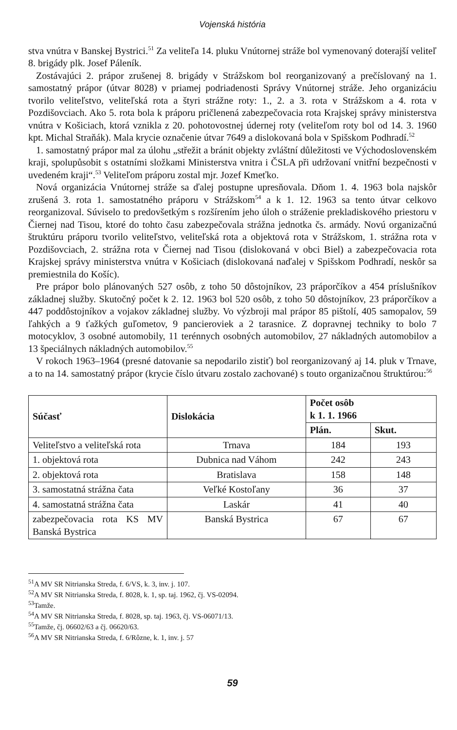Vojenská história
stva vnútra v Banskej Bystrici.<sup>51</sup> Za veliteľa 14. pluku Vnútornej stráže bol vymenovaný doterajší veliteľ 8. brigády plk. Josef Páleník.
Zostávajúci 2. prápor zrušenej 8. brigády v Strážskom bol reorganizovaný a prečíslovaný na 1. samostatný prápor (útvar 8028) v priamej podriadenosti Správy Vnútornej stráže. Jeho organizáciu tvorilo veliteľstvo, veliteľská rota a štyri strážne roty: 1., 2. a 3. rota v Strážskom a 4. rota v Pozdišovciach. Ako 5. rota bola k práporu pričlenená zabezpečovacia rota Krajskej správy ministerstva vnútra v Košiciach, ktorá vznikla z 20. pohotovostnej údernej roty (veliteľom roty bol od 14. 3. 1960 kpt. Michal Straňák). Mala krycie označenie útvar 7649 a dislokovaná bola v Spišskom Podhradí.<sup>52</sup>
1. samostatný prápor mal za úlohu „střežit a bránit objekty zvláštní důležitosti ve Východoslovenském kraji, spolupůsobit s ostatními složkami Ministerstva vnitra i ČSLA při udržovaní vnitřní bezpečnosti v uvedeném kraji“.<sup>53</sup> Veliteľom práporu zostal mjr. Jozef Kmeťko.
Nová organizácia Vnútornej stráže sa ďalej postupne upresňovala. Dňom 1. 4. 1963 bola najskôr zrušená 3. rota 1. samostatného práporu v Strážskom<sup>54</sup> a k 1. 12. 1963 sa tento útvar celkovo reorganizoval. Súviselo to predovšetkým s rozšírením jeho úloh o stráženie prekladiskového priestoru v Čiernej nad Tisou, ktoré do tohto času zabezpečovala strážna jednotka čs. armády. Novú organizačnú štruktúru práporu tvorilo veliteľstvo, veliteľská rota a objektová rota v Strážskom, 1. strážna rota v Pozdišovciach, 2. strážna rota v Čiernej nad Tisou (dislokovaná v obci Biel) a zabezpečovacia rota Krajskej správy ministerstva vnútra v Košiciach (dislokovaná naďalej v Spišskom Podhradí, neskôr sa premiestnila do Košíc).
Pre prápor bolo plánovaných 527 osôb, z toho 50 dôstojníkov, 23 práporčíkov a 454 príslušníkov základnej služby. Skutočný počet k 2. 12. 1963 bol 520 osôb, z toho 50 dôstojníkov, 23 práporčíkov a 447 poddôstojníkov a vojakov základnej služby. Vo výzbroji mal prápor 85 pištolí, 405 samopalov, 59 ľahkých a 9 ťažkých guľometov, 9 pancieroviek a 2 tarasnice. Z dopravnej techniky to bolo 7 motocyklov, 3 osobné automobily, 11 terénnych osobných automobilov, 27 nákladných automobilov a 13 špeciálnych nákladných automobilov.<sup>55</sup>
V rokoch 1963–1964 (presné datovanie sa nepodarilo zistiť) bol reorganizovaný aj 14. pluk v Trnave, a to na 14. samostatný prápor (krycie číslo útvaru zostalo zachované) s touto organizačnou štruktúrou:<sup>56</sup>
| Súčasť | Dislokácia | Počet osôb k 1. 1. 1966 | |
| --- | --- | --- | --- |
| | | Plán. | Skut. |
| Veliteľstvo a veliteľská rota | Trnava | 184 | 193 |
| 1. objektová rota | Dubnica nad Váhom | 242 | 243 |
| 2. objektová rota | Bratislava | 158 | 148 |
| 3. samostatná strážna čata | Veľké Kostoľany | 36 | 37 |
| 4. samostatná strážna čata | Laskár | 41 | 40 |
| zabezpečovacia rota KS MV Banská Bystrica | Banská Bystrica | 67 | 67 |
<sup>51</sup> A MV SR Nitrianska Streda, f. 6/VS, k. 3, inv. j. 107.
<sup>52</sup> A MV SR Nitrianska Streda, f. 8028, k. 1, sp. taj. 1962, čj. VS-02094.
<sup>53</sup> Tamže.
<sup>54</sup> A MV SR Nitrianska Streda, f. 8028, sp. taj. 1963, čj. VS-06071/13.
<sup>55</sup> Tamže, čj. 06602/63 a čj. 06620/63.
<sup>56</sup> A MV SR Nitrianska Streda, f. 6/Rôzne, k. 1, inv. j. 57
59